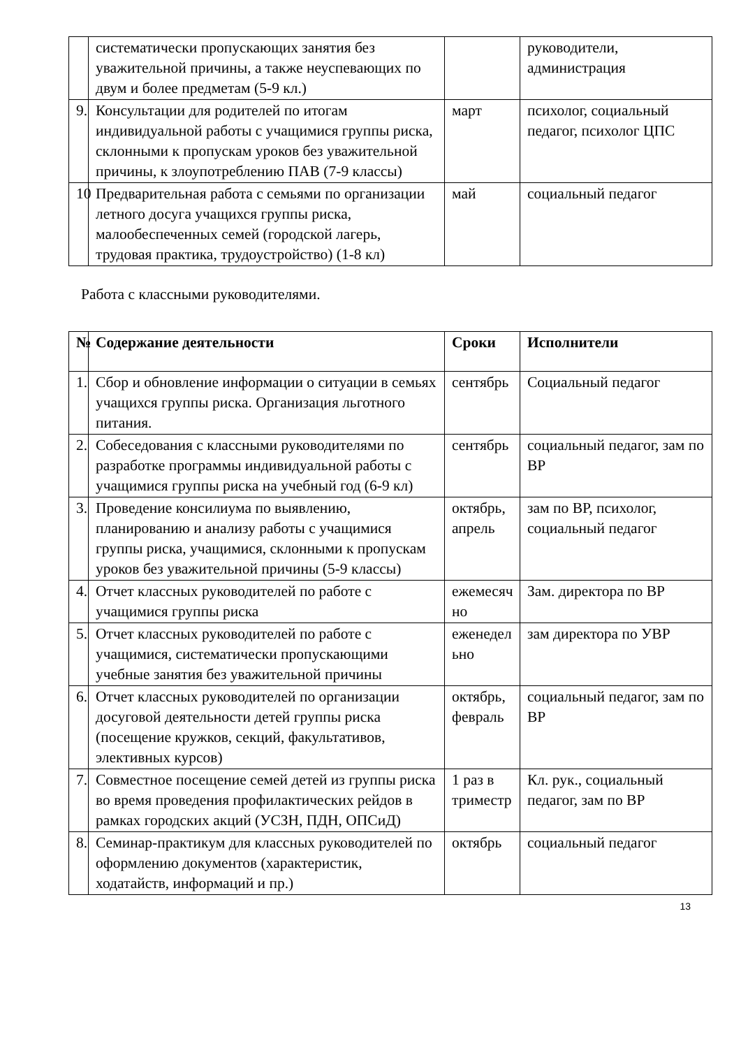| | систематически пропускающих занятия без уважительной причины, а также неуспевающих по двум и более предметам (5-9 кл.) | | руководители, администрация |
| 9. | Консультации для родителей по итогам индивидуальной работы с учащимися группы риска, склонными к пропускам уроков без уважительной причины, к злоупотреблению ПАВ (7-9 классы) | март | психолог, социальный педагог, психолог ЦПС |
| 10 | Предварительная работа с семьями по организации летного досуга учащихся группы риска, малообеспеченных семей (городской лагерь, трудовая практика, трудоустройство) (1-8 кл) | май | социальный педагог |
Работа с классными руководителями.
| № | Содержание деятельности | Сроки | Исполнители |
| --- | --- | --- | --- |
| 1. | Сбор и обновление информации о ситуации в семьях учащихся группы риска. Организация льготного питания. | сентябрь | Социальный педагог |
| 2. | Собеседования с классными руководителями по разработке программы индивидуальной работы с учащимися группы риска на учебный год (6-9 кл) | сентябрь | социальный педагог, зам по ВР |
| 3. | Проведение консилиума по выявлению, планированию и анализу работы с учащимися группы риска, учащимися, склонными к пропускам уроков без уважительной причины (5-9 классы) | октябрь, апрель | зам по ВР, психолог, социальный педагог |
| 4. | Отчет классных руководителей по работе с учащимися группы риска | ежемесяч но | Зам. директора по ВР |
| 5. | Отчет классных руководителей по работе с учащимися, систематически пропускающими учебные занятия без уважительной причины | еженедел ьно | зам директора по УВР |
| 6. | Отчет классных руководителей по организации досуговой деятельности детей группы риска (посещение кружков, секций, факультативов, элективных курсов) | октябрь, февраль | социальный педагог, зам по ВР |
| 7. | Совместное посещение семей детей из группы риска во время проведения профилактических рейдов в рамках городских акций (УСЗН, ПДН, ОПСиД) | 1 раз в триместр | Кл. рук., социальный педагог, зам по ВР |
| 8. | Семинар-практикум для классных руководителей по оформлению документов (характеристик, ходатайств, информаций и пр.) | октябрь | социальный педагог |
13